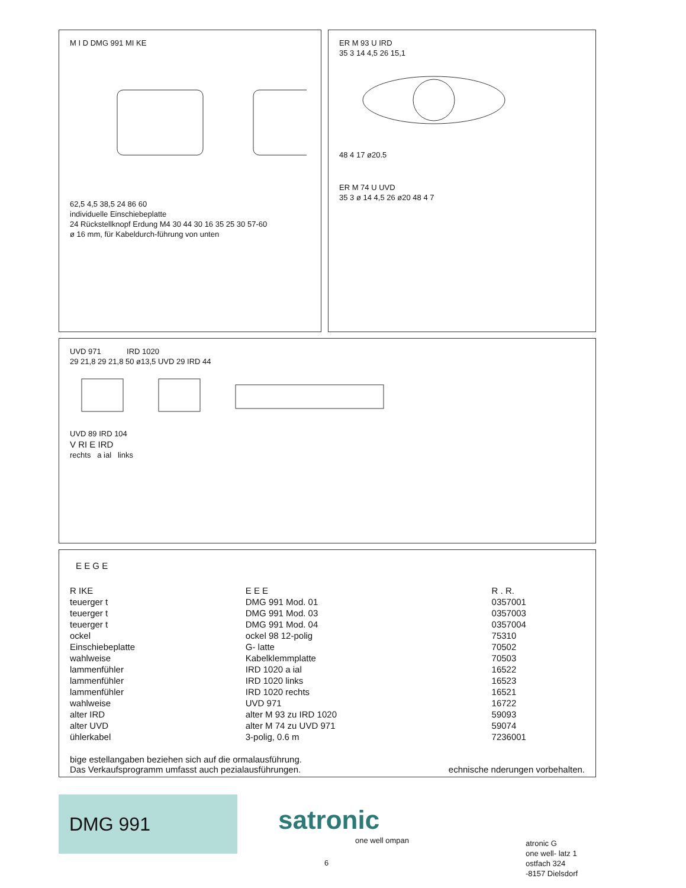M I D DMG 991 MI KE
62,5 4,5 38,5 24 86 60
individuelle Einschiebeplatte
24 Rückstellknopf Erdung M4 30 44 30 16 35 25 30 57-60
ø 16 mm, für Kabeldurch-führung von unten
ER M 93 U IRD
35 3 14 4,5 26 15,1
48 4 17 ø20.5
ER M 74 U UVD
35 3 ø 14 4,5 26 ø20 48 4 7
UVD 971 IRD 1020
29 21,8 29 21,8 50 ø13,5 UVD 29 IRD 44
UVD 89 IRD 104
V RI E IRD
rechts a ial links
E E G E
| R IKE | E E E | R . R. |
| --- | --- | --- |
| teuerger t | DMG 991 Mod. 01 | 0357001 |
| teuerger t | DMG 991 Mod. 03 | 0357003 |
| teuerger t | DMG 991 Mod. 04 | 0357004 |
| ockel | ockel 98 12-polig | 75310 |
| Einschiebeplatte | G- latte | 70502 |
| wahlweise | Kabelklemmplatte | 70503 |
| lammenfühler | IRD 1020 a ial | 16522 |
| lammenfühler | IRD 1020 links | 16523 |
| lammenfühler | IRD 1020 rechts | 16521 |
| wahlweise | UVD 971 | 16722 |
| alter IRD | alter M 93 zu IRD 1020 | 59093 |
| alter UVD | alter M 74 zu UVD 971 | 59074 |
| ühlerkabel | 3-polig, 0.6 m | 7236001 |
bige estellangaben beziehen sich auf die ormalausführung.
Das Verkaufsprogramm umfasst auch pezialausführungen. echnische nderungen vorbehalten.
DMG 991 satronic
one well ompan
6
atronic G
one well- latz 1
ostfach 324
-8157 Dielsdorf